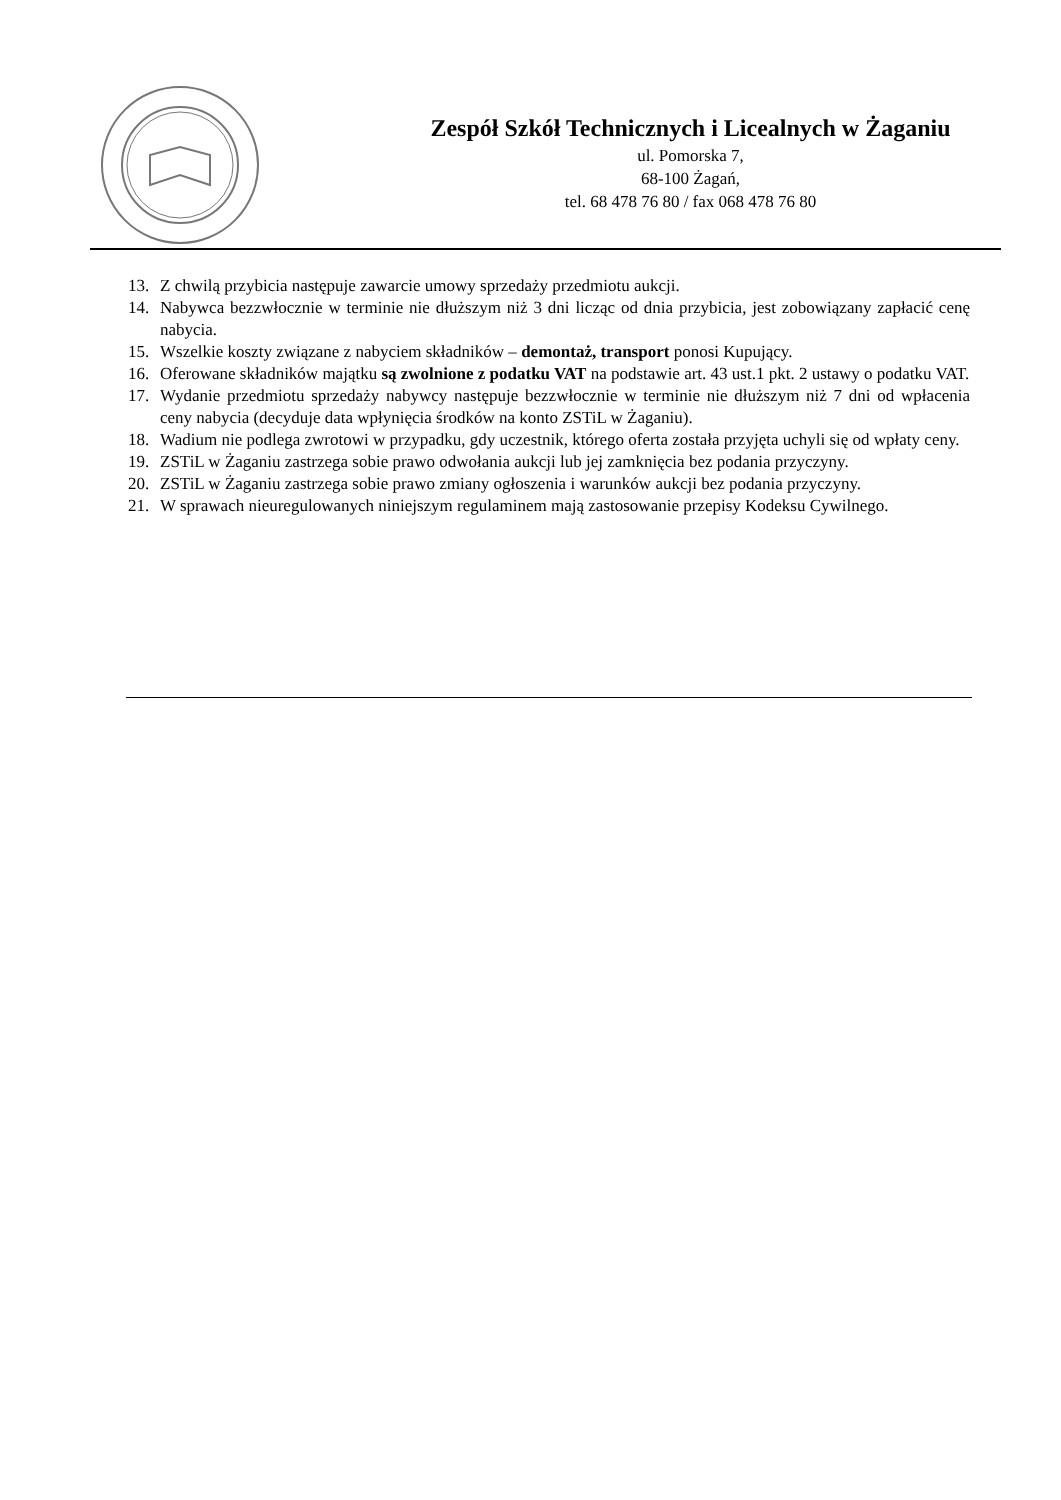Zespół Szkół Technicznych i Licealnych w Żaganiu
ul. Pomorska 7,
68-100 Żagań,
tel. 68 478 76 80 / fax 068 478 76 80
13. Z chwilą przybicia następuje zawarcie umowy sprzedaży przedmiotu aukcji.
14. Nabywca bezzwłocznie w terminie nie dłuższym niż 3 dni licząc od dnia przybicia, jest zobowiązany zapłacić cenę nabycia.
15. Wszelkie koszty związane z nabyciem składników – demontaż, transport ponosi Kupujący.
16. Oferowane składników majątku są zwolnione z podatku VAT na podstawie art. 43 ust.1 pkt. 2 ustawy o podatku VAT.
17. Wydanie przedmiotu sprzedaży nabywcy następuje bezzwłocznie w terminie nie dłuższym niż 7 dni od wpłacenia ceny nabycia (decyduje data wpłynięcia środków na konto ZSTiL w Żaganiu).
18. Wadium nie podlega zwrotowi w przypadku, gdy uczestnik, którego oferta została przyjęta uchyli się od wpłaty ceny.
19. ZSTiL w Żaganiu zastrzega sobie prawo odwołania aukcji lub jej zamknięcia bez podania przyczyny.
20. ZSTiL w Żaganiu zastrzega sobie prawo zmiany ogłoszenia i warunków aukcji bez podania przyczyny.
21. W sprawach nieuregulowanych niniejszym regulaminem mają zastosowanie przepisy Kodeksu Cywilnego.